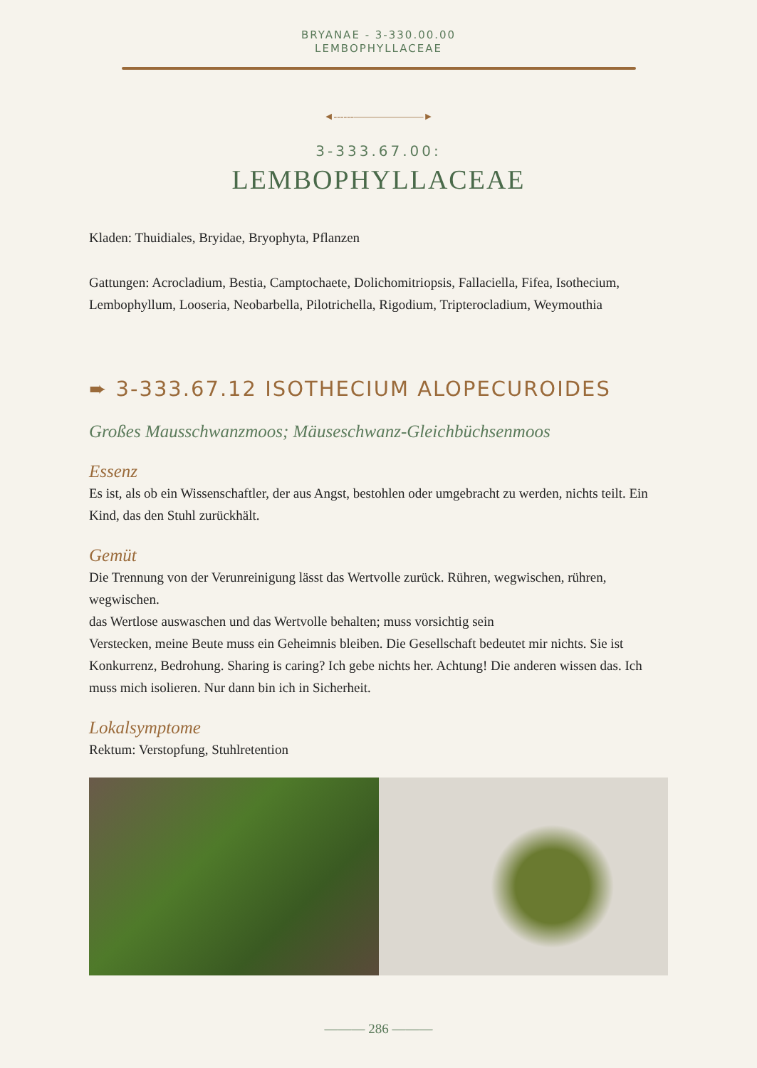BRYANAE - 3-330.00.00
LEMBOPHYLLACEAE
◄------———————►
3-333.67.00:
LEMBOPHYLLACEAE
Kladen: Thuidiales, Bryidae, Bryophyta, Pflanzen
Gattungen: Acrocladium, Bestia, Camptochaete, Dolichomitriopsis, Fallaciella, Fifea, Isothecium, Lembophyllum, Looseria, Neobarbella, Pilotrichella, Rigodium, Tripterocladium, Weymouthia
➨ 3-333.67.12 ISOTHECIUM ALOPECUROIDES
Großes Mausschwanzmoos; Mäuseschwanz-Gleichbüchsenmoos
Essenz
Es ist, als ob ein Wissenschaftler, der aus Angst, bestohlen oder umgebracht zu werden, nichts teilt. Ein Kind, das den Stuhl zurückhält.
Gemüt
Die Trennung von der Verunreinigung lässt das Wertvolle zurück. Rühren, wegwischen, rühren, wegwischen.
das Wertlose auswaschen und das Wertvolle behalten; muss vorsichtig sein
Verstecken, meine Beute muss ein Geheimnis bleiben. Die Gesellschaft bedeutet mir nichts. Sie ist Konkurrenz, Bedrohung. Sharing is caring? Ich gebe nichts her. Achtung! Die anderen wissen das. Ich muss mich isolieren. Nur dann bin ich in Sicherheit.
Lokalsymptome
Rektum: Verstopfung, Stuhlretention
——— 286 ———